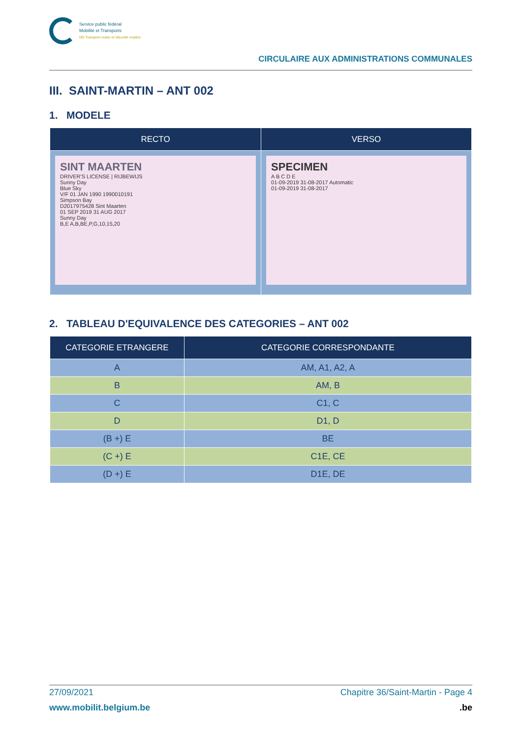Service public fédéral
Mobilité et Transports
DG Transport routier et Sécurité routière
CIRCULAIRE AUX ADMINISTRATIONS COMMUNALES
III. SAINT-MARTIN – ANT 002
1. MODELE
| RECTO | VERSO |
| --- | --- |
| SINT MAARTEN DRIVER'S LICENSE / RIJBEWIJS Sunny Day Blue Sky V/F 01 JAN 1990 1990010191 Simpson Bay D2017975428 Sint Maarten 01 SEP 2019 31 AUG 2017 Sunny Day B,E A,B,BE,P,G,10,15,20 | SPECIMEN A B C D E 01-09-2019 31-08-2017 Automatic 01-09-2019 31-08-2017 |
2. TABLEAU D'EQUIVALENCE DES CATEGORIES – ANT 002
| CATEGORIE ETRANGERE | CATEGORIE CORRESPONDANTE |
| --- | --- |
| A | AM, A1, A2, A |
| B | AM, B |
| C | C1, C |
| D | D1, D |
| (B +) E | BE |
| (C +) E | C1E, CE |
| (D +) E | D1E, DE |
27/09/2021 Chapitre 36/Saint-Martin - Page 4
www.mobilit.belgium.be.be